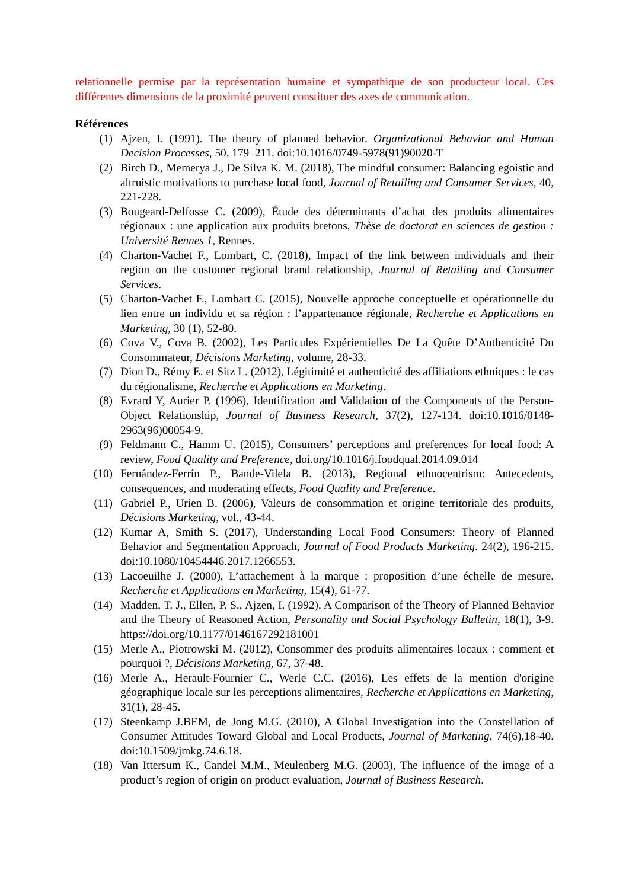relationnelle permise par la représentation humaine et sympathique de son producteur local. Ces différentes dimensions de la proximité peuvent constituer des axes de communication.
Références
(1) Ajzen, I. (1991). The theory of planned behavior. Organizational Behavior and Human Decision Processes, 50, 179–211. doi:10.1016/0749-5978(91)90020-T
(2) Birch D., Memerya J., De Silva K. M. (2018), The mindful consumer: Balancing egoistic and altruistic motivations to purchase local food, Journal of Retailing and Consumer Services, 40, 221-228.
(3) Bougeard-Delfosse C. (2009), Étude des déterminants d’achat des produits alimentaires régionaux : une application aux produits bretons, Thèse de doctorat en sciences de gestion : Université Rennes 1, Rennes.
(4) Charton-Vachet F., Lombart, C. (2018), Impact of the link between individuals and their region on the customer regional brand relationship, Journal of Retailing and Consumer Services.
(5) Charton-Vachet F., Lombart C. (2015), Nouvelle approche conceptuelle et opérationnelle du lien entre un individu et sa région : l’appartenance régionale, Recherche et Applications en Marketing, 30 (1), 52-80.
(6) Cova V., Cova B. (2002), Les Particules Expérientielles De La Quête D’Authenticité Du Consommateur, Décisions Marketing, volume, 28-33.
(7) Dion D., Rémy E. et Sitz L. (2012), Légitimité et authenticité des affiliations ethniques : le cas du régionalisme, Recherche et Applications en Marketing.
(8) Evrard Y, Aurier P. (1996), Identification and Validation of the Components of the Person-Object Relationship, Journal of Business Research, 37(2), 127-134. doi:10.1016/0148-2963(96)00054-9.
(9) Feldmann C., Hamm U. (2015), Consumers’ perceptions and preferences for local food: A review, Food Quality and Preference, doi.org/10.1016/j.foodqual.2014.09.014
(10) Fernández-Ferrín P., Bande-Vilela B. (2013), Regional ethnocentrism: Antecedents, consequences, and moderating effects, Food Quality and Preference.
(11) Gabriel P., Urien B. (2006), Valeurs de consommation et origine territoriale des produits, Décisions Marketing, vol., 43-44.
(12) Kumar A, Smith S. (2017), Understanding Local Food Consumers: Theory of Planned Behavior and Segmentation Approach, Journal of Food Products Marketing. 24(2), 196-215. doi:10.1080/10454446.2017.1266553.
(13) Lacoeuilhe J. (2000), L’attachement à la marque : proposition d’une échelle de mesure. Recherche et Applications en Marketing, 15(4), 61-77.
(14) Madden, T. J., Ellen, P. S., Ajzen, I. (1992), A Comparison of the Theory of Planned Behavior and the Theory of Reasoned Action, Personality and Social Psychology Bulletin, 18(1), 3-9. https://doi.org/10.1177/0146167292181001
(15) Merle A., Piotrowski M. (2012), Consommer des produits alimentaires locaux : comment et pourquoi ?, Décisions Marketing, 67, 37-48.
(16) Merle A., Herault-Fournier C., Werle C.C. (2016), Les effets de la mention d'origine géographique locale sur les perceptions alimentaires, Recherche et Applications en Marketing, 31(1), 28-45.
(17) Steenkamp J.BEM, de Jong M.G. (2010), A Global Investigation into the Constellation of Consumer Attitudes Toward Global and Local Products, Journal of Marketing, 74(6),18-40. doi:10.1509/jmkg.74.6.18.
(18) Van Ittersum K., Candel M.M., Meulenberg M.G. (2003), The influence of the image of a product’s region of origin on product evaluation, Journal of Business Research.